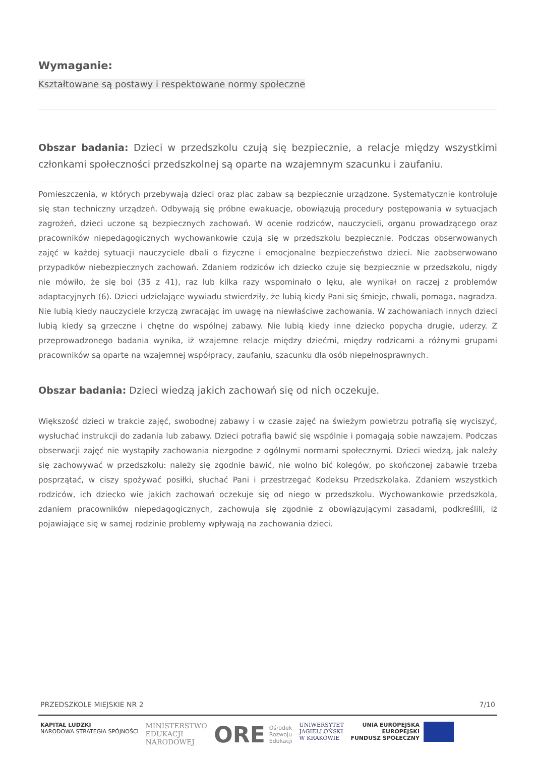Wymaganie:
Kształtowane są postawy i respektowane normy społeczne
Obszar badania: Dzieci w przedszkolu czują się bezpiecznie, a relacje między wszystkimi członkami społeczności przedszkolnej są oparte na wzajemnym szacunku i zaufaniu.
Pomieszczenia, w których przebywają dzieci oraz plac zabaw są bezpiecznie urządzone. Systematycznie kontroluje się stan techniczny urządzeń. Odbywają się próbne ewakuacje, obowiązują procedury postępowania w sytuacjach zagrożeń, dzieci uczone są bezpiecznych zachowań. W ocenie rodziców, nauczycieli, organu prowadzącego oraz pracowników niepedagogicznych wychowankowie czują się w przedszkolu bezpiecznie. Podczas obserwowanych zajęć w każdej sytuacji nauczyciele dbali o fizyczne i emocjonalne bezpieczeństwo dzieci. Nie zaobserwowano przypadków niebezpiecznych zachowań. Zdaniem rodziców ich dziecko czuje się bezpiecznie w przedszkolu, nigdy nie mówiło, że się boi (35 z 41), raz lub kilka razy wspominało o lęku, ale wynikał on raczej z problemów adaptacyjnych (6). Dzieci udzielające wywiadu stwierdziły, że lubią kiedy Pani się śmieje, chwali, pomaga, nagradza. Nie lubią kiedy nauczyciele krzyczą zwracając im uwagę na niewłaściwe zachowania. W zachowaniach innych dzieci lubią kiedy są grzeczne i chętne do wspólnej zabawy. Nie lubią kiedy inne dziecko popycha drugie, uderzy. Z przeprowadzonego badania wynika, iż wzajemne relacje między dziećmi, między rodzicami a różnymi grupami pracowników są oparte na wzajemnej współpracy, zaufaniu, szacunku dla osób niepełnosprawnych.
Obszar badania: Dzieci wiedzą jakich zachowań się od nich oczekuje.
Większość dzieci w trakcie zajęć, swobodnej zabawy i w czasie zajęć na świeżym powietrzu potrafią się wyciszyć, wysłuchać instrukcji do zadania lub zabawy. Dzieci potrafią bawić się wspólnie i pomagają sobie nawzajem. Podczas obserwacji zajęć nie wystąpiły zachowania niezgodne z ogólnymi normami społecznymi. Dzieci wiedzą, jak należy się zachowywać w przedszkolu: należy się zgodnie bawić, nie wolno bić kolegów, po skończonej zabawie trzeba posprzątać, w ciszy spożywać posiłki, słuchać Pani i przestrzegać Kodeksu Przedszkolaka. Zdaniem wszystkich rodziców, ich dziecko wie jakich zachowań oczekuje się od niego w przedszkolu. Wychowankowie przedszkola, zdaniem pracowników niepedagogicznych, zachowują się zgodnie z obowiązującymi zasadami, podkreślili, iż pojawiające się w samej rodzinie problemy wpływają na zachowania dzieci.
PRZEDSZKOLE MIEJSKIE NR 2 7/10
KAPITAŁ LUDZKI
NARODOWA STRATEGIA SPÓJNOŚCI
MINISTERSTWO
EDUKACJI
NARODOWEJ
ORE Ośrodek
Rozwoju
Edukacji
UNIWERSYTET
JAGIELLOŃSKI
W KRAKOWIE
UNIA EUROPEJSKA
EUROPEJSKI
FUNDUSZ SPOŁECZNY